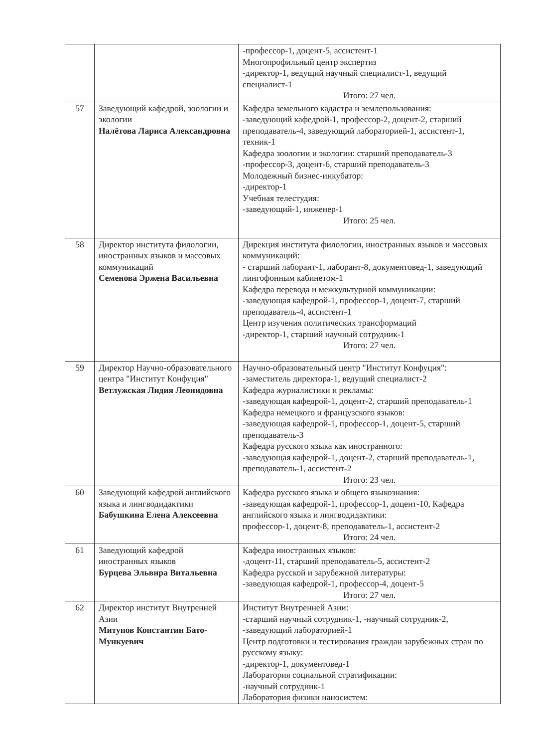| | | -профессор-1, доцент-5, ассистент-1 Многопрофильный центр экспертиз -директор-1, ведущий научный специалист-1, ведущий специалист-1 Итого: 27 чел. |
| 57 | Заведующий кафедрой, зоологии и экологии Налётова Лариса Александровна | Кафедра земельного кадастра и землепользования: -заведующий кафедрой-1, профессор-2, доцент-2, старший преподаватель-4, заведующий лабораторией-1, ассистент-1, техник-1 Кафедра зоологии и экологии: старший преподаватель-3 -профессор-3, доцент-6, старший преподаватель-3 Молодежный бизнес-инкубатор: -директор-1 Учебная телестудия: -заведующий-1, инженер-1 Итого: 25 чел. |
| 58 | Директор института филологии, иностранных языков и массовых коммуникаций Семенова Эржена Васильевна | Дирекция института филологии, иностранных языков и массовых коммуникаций: - старший лаборант-1, лаборант-8, документовед-1, заведующий лингофонным кабинетом-1 Кафедра перевода и межкультурной коммуникации: -заведующая кафедрой-1, профессор-1, доцент-7, старший преподаватель-4, ассистент-1 Центр изучения политических трансформаций -директор-1, старший научный сотрудник-1 Итого: 27 чел. |
| 59 | Директор Научно-образовательного центра "Институт Конфуция" Ветлужская Лидия Леонидовна | Научно-образовательный центр "Институт Конфуция": -заместитель директора-1, ведущий специалист-2 Кафедра журналистики и рекламы: -заведующая кафедрой-1, доцент-2, старший преподаватель-1 Кафедра немецкого и французского языков: -заведующая кафедрой-1, профессор-1, доцент-5, старший преподаватель-3 Кафедра русского языка как иностранного: -заведующая кафедрой-1, доцент-2, старший преподаватель-1, преподаватель-1, ассистент-2 Итого: 23 чел. |
| 60 | Заведующий кафедрой английского языка и лингводидактики Бабушкина Елена Алексеевна | Кафедра русского языка и общего языкознания: -заведующая кафедрой-1, профессор-1, доцент-10, Кафедра английского языка и лингводидактики: профессор-1, доцент-8, преподаватель-1, ассистент-2 Итого: 24 чел. |
| 61 | Заведующий кафедрой иностранных языков Бурцева Эльвира Витальевна | Кафедра иностранных языков: -доцент-11, старший преподаватель-5, ассистент-2 Кафедра русской и зарубежной литературы: -заведующая кафедрой-1, профессор-4, доцент-5 Итого: 27 чел. |
| 62 | Директор институт Внутренней Азии Митупов Константин Бато-Мункуевич | Институт Внутренней Азии: -старший научный сотрудник-1, -научный сотрудник-2, -заведующий лабораторией-1 Центр подготовки и тестирования граждан зарубежных стран по русскому языку: -директор-1, документовед-1 Лаборатория социальной стратификации: -научный сотрудник-1 Лаборатория физики наносистем: |